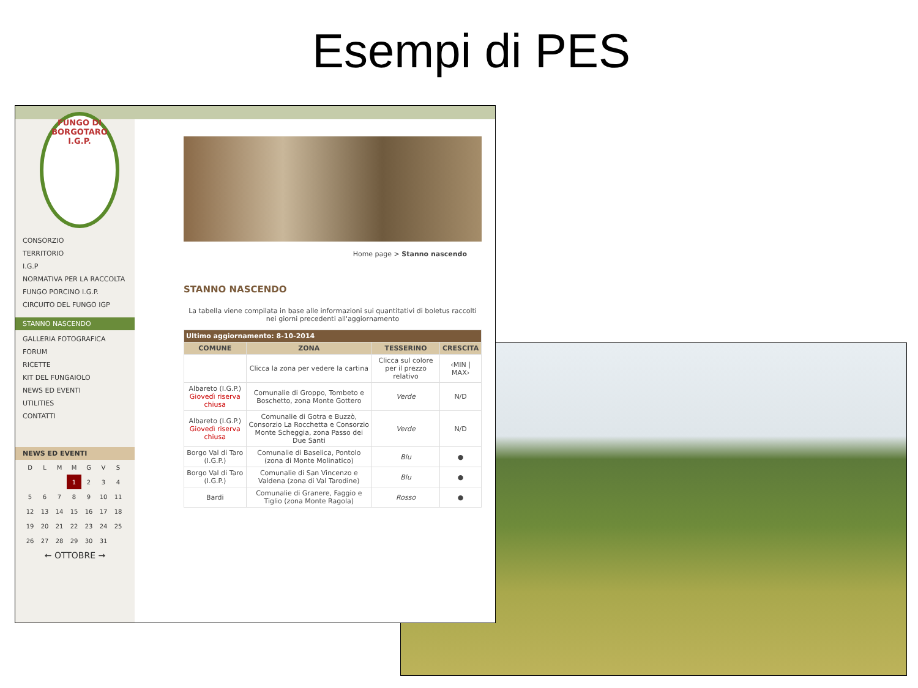Esempi di PES
FUNGO DI BORGOTARO
I.G.P.
CONSORZIO
TERRITORIO
I.G.P
NORMATIVA PER LA RACCOLTA
FUNGO PORCINO I.G.P.
CIRCUITO DEL FUNGO IGP
STANNO NASCENDO
GALLERIA FOTOGRAFICA
FORUM
RICETTE
KIT DEL FUNGAIOLO
NEWS ED EVENTI
UTILITIES
CONTATTI
NEWS ED EVENTI
| D | L | M | M | G | V | S |
| | | | 1 | 2 | 3 | 4 |
| 5 | 6 | 7 | 8 | 9 | 10 | 11 |
| 12 | 13 | 14 | 15 | 16 | 17 | 18 |
| 19 | 20 | 21 | 22 | 23 | 24 | 25 |
| 26 | 27 | 28 | 29 | 30 | 31 | |
← OTTOBRE →
Home page > Stanno nascendo
STANNO NASCENDO
La tabella viene compilata in base alle informazioni sui quantitativi di boletus raccolti nei giorni precedenti all'aggiornamento
| Ultimo aggiornamento: 8-10-2014 | | | |
| COMUNE | ZONA | TESSERINO | CRESCITA |
| | Clicca la zona per vedere la cartina | Clicca sul colore per il prezzo relativo | ‹MIN / MAX› |
| Albareto (I.G.P.) Giovedì riserva chiusa | Comunalie di Groppo, Tombeto e Boschetto, zona Monte Gottero | Verde | N/D |
| Albareto (I.G.P.) Giovedì riserva chiusa | Comunalie di Gotra e Buzzò, Consorzio La Rocchetta e Consorzio Monte Scheggia, zona Passo dei Due Santi | Verde | N/D |
| Borgo Val di Taro (I.G.P.) | Comunalie di Baselica, Pontolo (zona di Monte Molinatico) | Blu | ● |
| Borgo Val di Taro (I.G.P.) | Comunalie di San Vincenzo e Valdena (zona di Val Tarodine) | Blu | ● |
| Bardi | Comunalie di Granere, Faggio e Tiglio (zona Monte Ragola) | Rosso | ● |